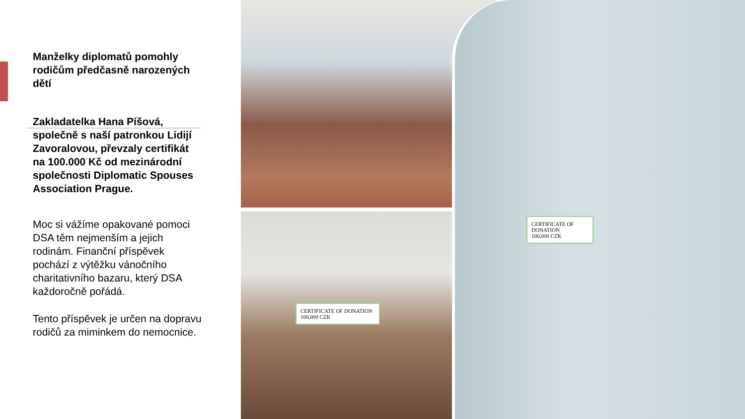Manželky diplomatů pomohly rodičům předčasně narozených dětí
Zakladatelka Hana Píšová, společně s naší patronkou Lidijí Zavoralovou, převzaly certifikát na 100.000 Kč od mezinárodní společnosti Diplomatic Spouses Association Prague.
Moc si vážíme opakované pomoci DSA těm nejmenším a jejich rodinám. Finanční příspěvek pochází z výtěžku vánočního charitativního bazaru, který DSA každoročně pořádá.
Tento příspěvek je určen na dopravu rodičů za miminkem do nemocnice.
CERTIFICATE OF DONATION
100,000 CZK
CERTIFICATE OF DONATION
100,000 CZK